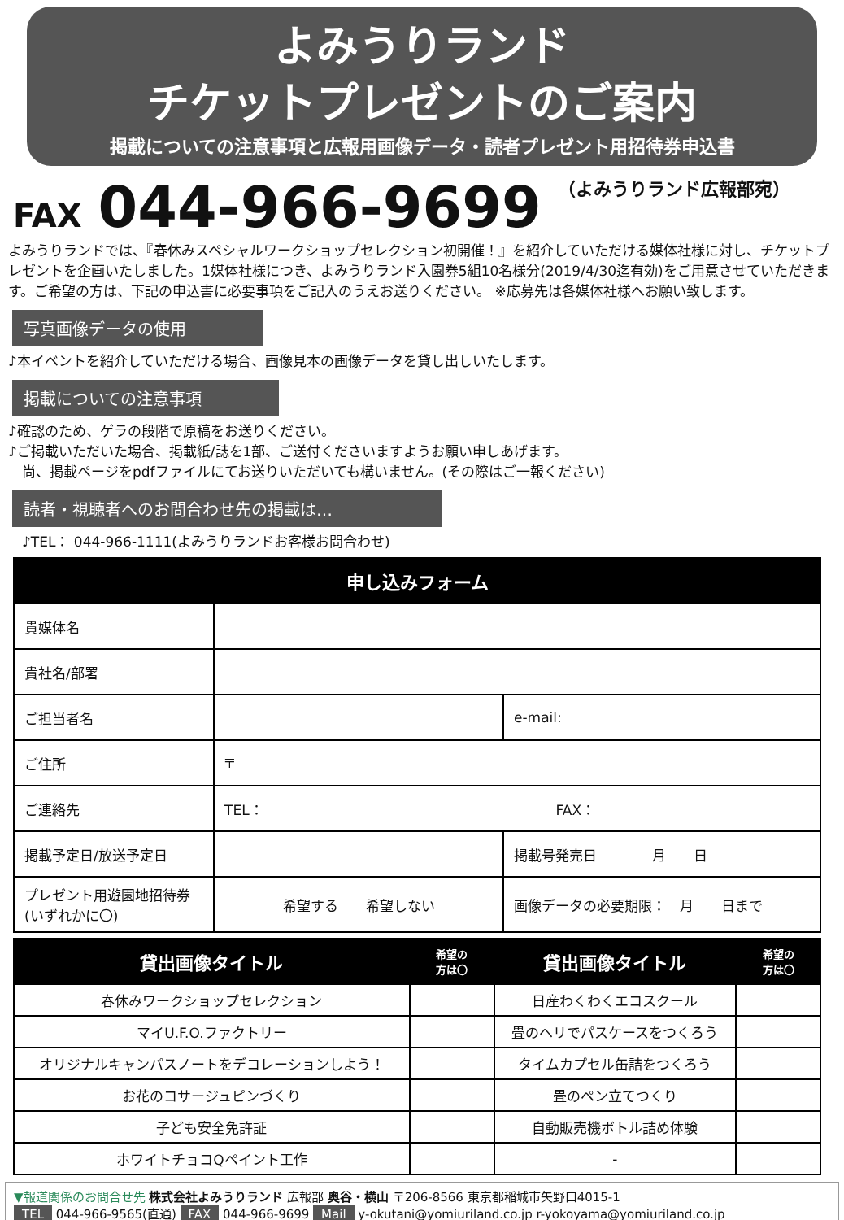よみうりランド
チケットプレゼントのご案内
掲載についての注意事項と広報用画像データ・読者プレゼント用招待券申込書
FAX 044-966-9699 （よみうりランド広報部宛）
よみうりランドでは、『春休みスペシャルワークショップセレクション初開催！』を紹介していただける媒体社様に対し、チケットプレゼントを企画いたしました。1媒体社様につき、よみうりランド入園券5組10名様分(2019/4/30迄有効)をご用意させていただきます。ご希望の方は、下記の申込書に必要事項をご記入のうえお送りください。 ※応募先は各媒体社様へお願い致します。
写真画像データの使用
♪本イベントを紹介していただける場合、画像見本の画像データを貸し出しいたします。
掲載についての注意事項
♪確認のため、ゲラの段階で原稿をお送りください。
♪ご掲載いただいた場合、掲載紙/誌を1部、ご送付くださいますようお願い申しあげます。
　尚、掲載ページをpdfファイルにてお送りいただいても構いません。(その際はご一報ください)
読者・視聴者へのお問合わせ先の掲載は…
　♪TEL： 044-966-1111(よみうりランドお客様お問合わせ)
| 申し込みフォーム | | |
| --- | --- | --- |
| 貴媒体名 | | |
| 貴社名/部署 | | |
| ご担当者名 | | e-mail: |
| ご住所 | 〒 | |
| ご連絡先 | TEL： FAX： | |
| 掲載予定日/放送予定日 | | 掲載号発売日 月 日 |
| プレゼント用遊園地招待券 (いずれかに〇) | 希望する 希望しない | 画像データの必要期限： 月 日まで |
| 貸出画像タイトル | 希望の 方は〇 | 貸出画像タイトル | 希望の 方は〇 |
| --- | --- | --- | --- |
| 春休みワークショップセレクション | | 日産わくわくエコスクール | |
| マイU.F.O.ファクトリー | | 畳のヘリでパスケースをつくろう | |
| オリジナルキャンパスノートをデコレーションしよう！ | | タイムカプセル缶詰をつくろう | |
| お花のコサージュピンづくり | | 畳のペン立てつくり | |
| 子ども安全免許証 | | 自動販売機ボトル詰め体験 | |
| ホワイトチョコQペイント工作 | | - | |
▼報道関係のお問合せ先 株式会社よみうりランド 広報部 奥谷・横山 〒206-8566 東京都稲城市矢野口4015-1
TEL 044-966-9565(直通) FAX 044-966-9699 Mail y-okutani@yomiuriland.co.jp r-yokoyama@yomiuriland.co.jp